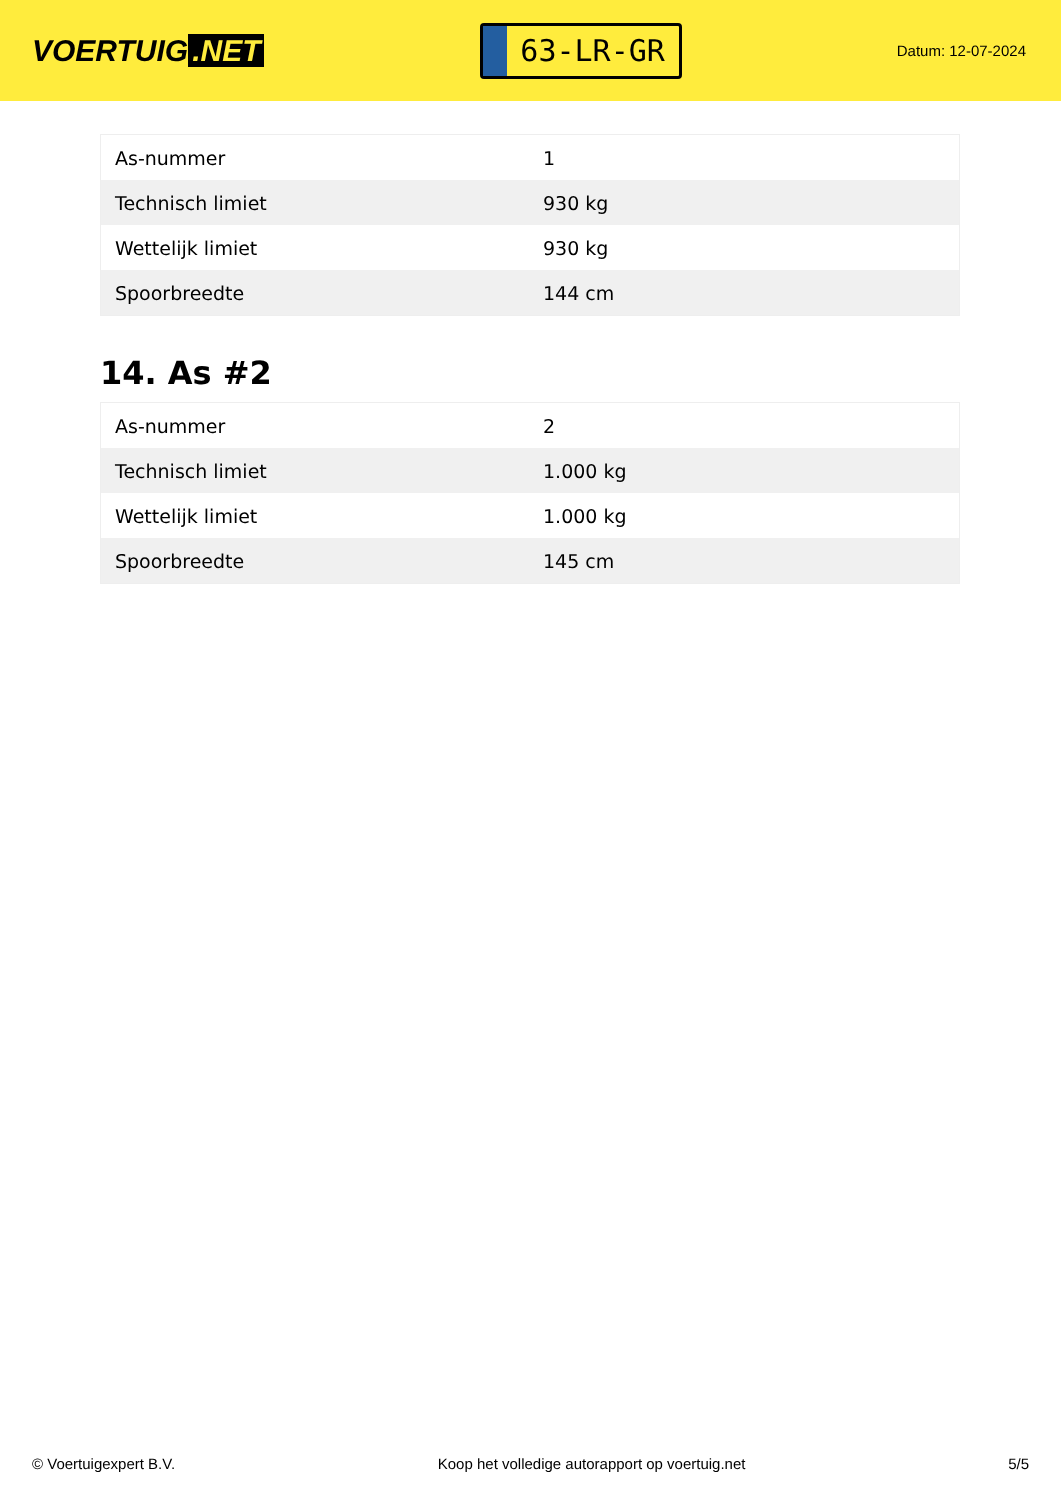VOERTUIG.NET
63-LR-GR
Datum: 12-07-2024
| As-nummer | 1 |
| Technisch limiet | 930 kg |
| Wettelijk limiet | 930 kg |
| Spoorbreedte | 144 cm |
14. As #2
| As-nummer | 2 |
| Technisch limiet | 1.000 kg |
| Wettelijk limiet | 1.000 kg |
| Spoorbreedte | 145 cm |
© Voertuigexpert B.V. Koop het volledige autorapport op voertuig.net 5/5